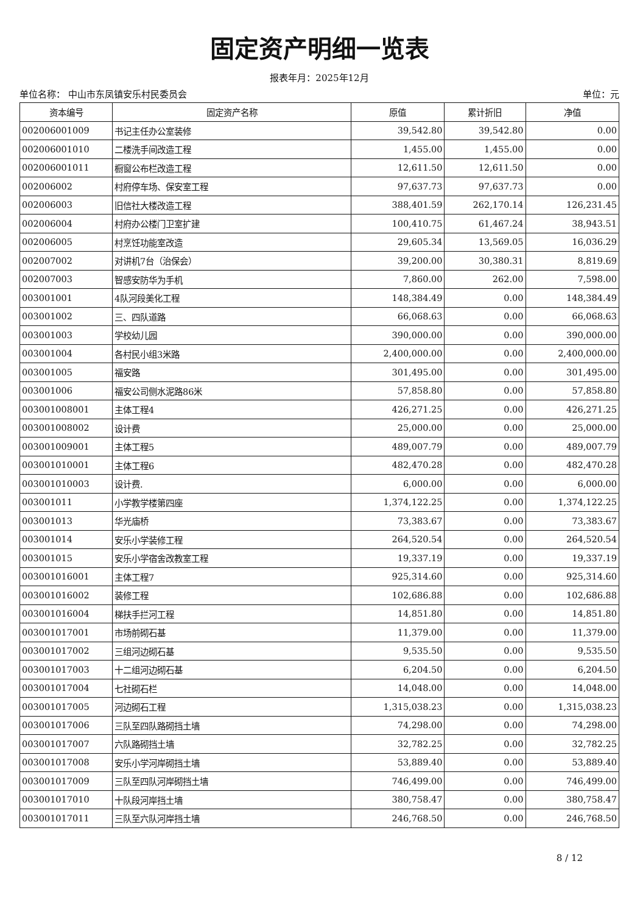固定资产明细一览表
报表年月：2025年12月
单位名称： 中山市东凤镇安乐村民委员会 单位：元
| 资本编号 | 固定资产名称 | 原值 | 累计折旧 | 净值 |
| --- | --- | --- | --- | --- |
| 002006001009 | 书记主任办公室装修 | 39,542.80 | 39,542.80 | 0.00 |
| 002006001010 | 二楼洗手间改造工程 | 1,455.00 | 1,455.00 | 0.00 |
| 002006001011 | 橱窗公布栏改造工程 | 12,611.50 | 12,611.50 | 0.00 |
| 002006002 | 村府停车场、保安室工程 | 97,637.73 | 97,637.73 | 0.00 |
| 002006003 | 旧信社大楼改造工程 | 388,401.59 | 262,170.14 | 126,231.45 |
| 002006004 | 村府办公楼门卫室扩建 | 100,410.75 | 61,467.24 | 38,943.51 |
| 002006005 | 村烹饪功能室改造 | 29,605.34 | 13,569.05 | 16,036.29 |
| 002007002 | 对讲机7台（治保会） | 39,200.00 | 30,380.31 | 8,819.69 |
| 002007003 | 智感安防华为手机 | 7,860.00 | 262.00 | 7,598.00 |
| 003001001 | 4队河段美化工程 | 148,384.49 | 0.00 | 148,384.49 |
| 003001002 | 三、四队道路 | 66,068.63 | 0.00 | 66,068.63 |
| 003001003 | 学校幼儿园 | 390,000.00 | 0.00 | 390,000.00 |
| 003001004 | 各村民小组3米路 | 2,400,000.00 | 0.00 | 2,400,000.00 |
| 003001005 | 福安路 | 301,495.00 | 0.00 | 301,495.00 |
| 003001006 | 福安公司侧水泥路86米 | 57,858.80 | 0.00 | 57,858.80 |
| 003001008001 | 主体工程4 | 426,271.25 | 0.00 | 426,271.25 |
| 003001008002 | 设计费 | 25,000.00 | 0.00 | 25,000.00 |
| 003001009001 | 主体工程5 | 489,007.79 | 0.00 | 489,007.79 |
| 003001010001 | 主体工程6 | 482,470.28 | 0.00 | 482,470.28 |
| 003001010003 | 设计费. | 6,000.00 | 0.00 | 6,000.00 |
| 003001011 | 小学教学楼第四座 | 1,374,122.25 | 0.00 | 1,374,122.25 |
| 003001013 | 华光庙桥 | 73,383.67 | 0.00 | 73,383.67 |
| 003001014 | 安乐小学装修工程 | 264,520.54 | 0.00 | 264,520.54 |
| 003001015 | 安乐小学宿舍改教室工程 | 19,337.19 | 0.00 | 19,337.19 |
| 003001016001 | 主体工程7 | 925,314.60 | 0.00 | 925,314.60 |
| 003001016002 | 装修工程 | 102,686.88 | 0.00 | 102,686.88 |
| 003001016004 | 梯扶手拦河工程 | 14,851.80 | 0.00 | 14,851.80 |
| 003001017001 | 市场前砌石基 | 11,379.00 | 0.00 | 11,379.00 |
| 003001017002 | 三组河边砌石基 | 9,535.50 | 0.00 | 9,535.50 |
| 003001017003 | 十二组河边砌石基 | 6,204.50 | 0.00 | 6,204.50 |
| 003001017004 | 七社砌石栏 | 14,048.00 | 0.00 | 14,048.00 |
| 003001017005 | 河边砌石工程 | 1,315,038.23 | 0.00 | 1,315,038.23 |
| 003001017006 | 三队至四队路砌挡土墙 | 74,298.00 | 0.00 | 74,298.00 |
| 003001017007 | 六队路砌挡土墙 | 32,782.25 | 0.00 | 32,782.25 |
| 003001017008 | 安乐小学河岸砌挡土墙 | 53,889.40 | 0.00 | 53,889.40 |
| 003001017009 | 三队至四队河岸砌挡土墙 | 746,499.00 | 0.00 | 746,499.00 |
| 003001017010 | 十队段河岸挡土墙 | 380,758.47 | 0.00 | 380,758.47 |
| 003001017011 | 三队至六队河岸挡土墙 | 246,768.50 | 0.00 | 246,768.50 |
8 / 12